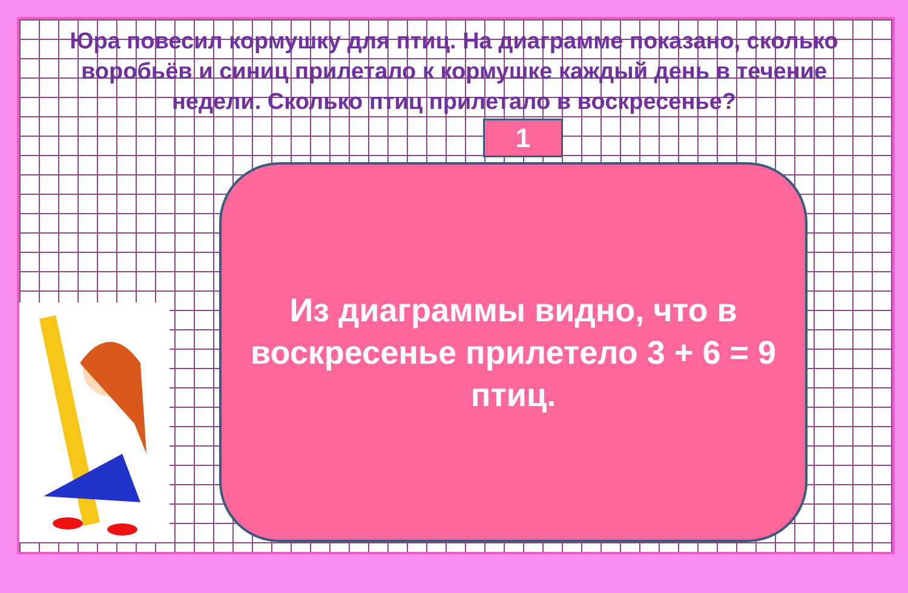Юра повесил кормушку для птиц. На диаграмме показано, сколько воробьёв и синиц прилетало к кормушке каждый день в течение недели. Сколько птиц прилетало в воскресенье?
1
Из диаграммы видно, что в воскресенье прилетело 3 + 6 = 9 птиц.